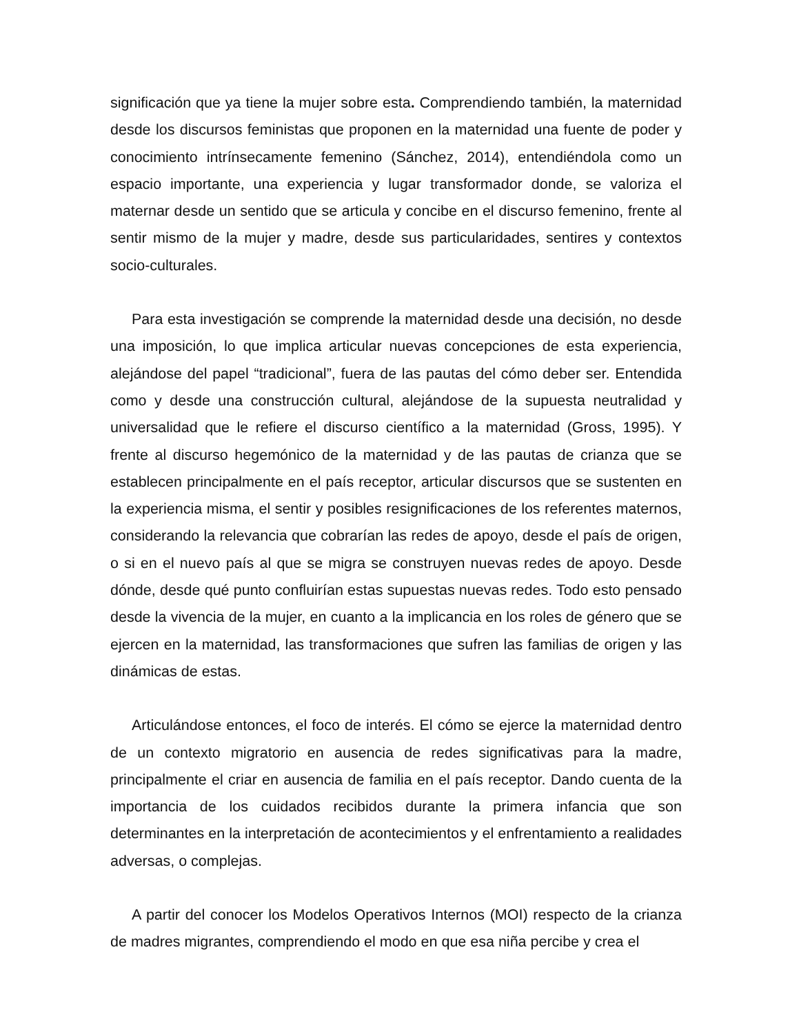significación que ya tiene la mujer sobre esta. Comprendiendo también, la maternidad desde los discursos feministas que proponen en la maternidad una fuente de poder y conocimiento intrínsecamente femenino (Sánchez, 2014), entendiéndola como un espacio importante, una experiencia y lugar transformador donde, se valoriza el maternar desde un sentido que se articula y concibe en el discurso femenino, frente al sentir mismo de la mujer y madre, desde sus particularidades, sentires y contextos socio-culturales.
Para esta investigación se comprende la maternidad desde una decisión, no desde una imposición, lo que implica articular nuevas concepciones de esta experiencia, alejándose del papel “tradicional”, fuera de las pautas del cómo deber ser. Entendida como y desde una construcción cultural, alejándose de la supuesta neutralidad y universalidad que le refiere el discurso científico a la maternidad (Gross, 1995). Y frente al discurso hegemónico de la maternidad y de las pautas de crianza que se establecen principalmente en el país receptor, articular discursos que se sustenten en la experiencia misma, el sentir y posibles resignificaciones de los referentes maternos, considerando la relevancia que cobrarían las redes de apoyo, desde el país de origen, o si en el nuevo país al que se migra se construyen nuevas redes de apoyo. Desde dónde, desde qué punto confluirían estas supuestas nuevas redes. Todo esto pensado desde la vivencia de la mujer, en cuanto a la implicancia en los roles de género que se ejercen en la maternidad, las transformaciones que sufren las familias de origen y las dinámicas de estas.
Articulándose entonces, el foco de interés. El cómo se ejerce la maternidad dentro de un contexto migratorio en ausencia de redes significativas para la madre, principalmente el criar en ausencia de familia en el país receptor. Dando cuenta de la importancia de los cuidados recibidos durante la primera infancia que son determinantes en la interpretación de acontecimientos y el enfrentamiento a realidades adversas, o complejas.
A partir del conocer los Modelos Operativos Internos (MOI) respecto de la crianza de madres migrantes, comprendiendo el modo en que esa niña percibe y crea el